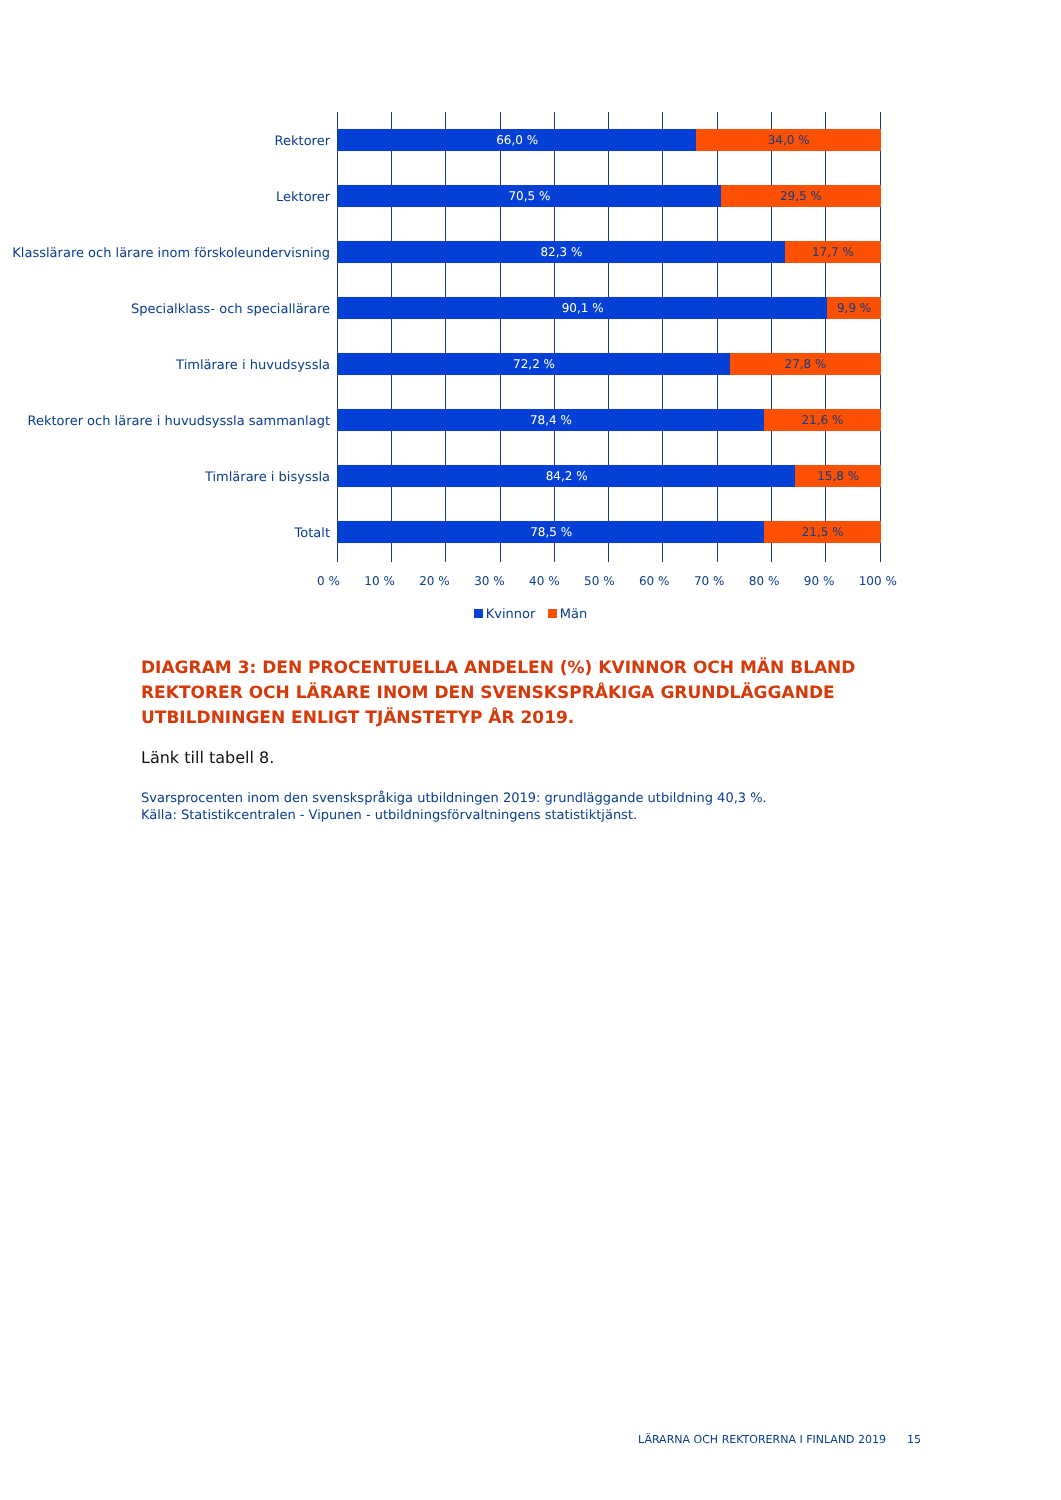Rektorer
66,0 % 34,0 %
Lektorer
70,5 % 29,5 %
Klasslärare och lärare inom förskoleundervisning
82,3 % 17,7 %
Specialklass- och speciallärare
90,1 % 9,9 %
Timlärare i huvudsyssla
72,2 % 27,8 %
Rektorer och lärare i huvudsyssla sammanlagt
78,4 % 21,6 %
Timlärare i bisyssla
84,2 % 15,8 %
Totalt
78,5 % 21,5 %
0 % 10 % 20 % 30 % 40 % 50 % 60 % 70 % 80 % 90 % 100 %
Kvinnor Män
DIAGRAM 3: DEN PROCENTUELLA ANDELEN (%) KVINNOR OCH MÄN BLAND REKTORER OCH LÄRARE INOM DEN SVENSKSPRÅKIGA GRUNDLÄGGANDE UTBILDNINGEN ENLIGT TJÄNSTETYP ÅR 2019.
Länk till tabell 8.
Svarsprocenten inom den svenskspråkiga utbildningen 2019: grundläggande utbildning 40,3 %.
Källa: Statistikcentralen - Vipunen - utbildningsförvaltningens statistiktjänst.
LÄRARNA OCH REKTORERNA I FINLAND 2019 15